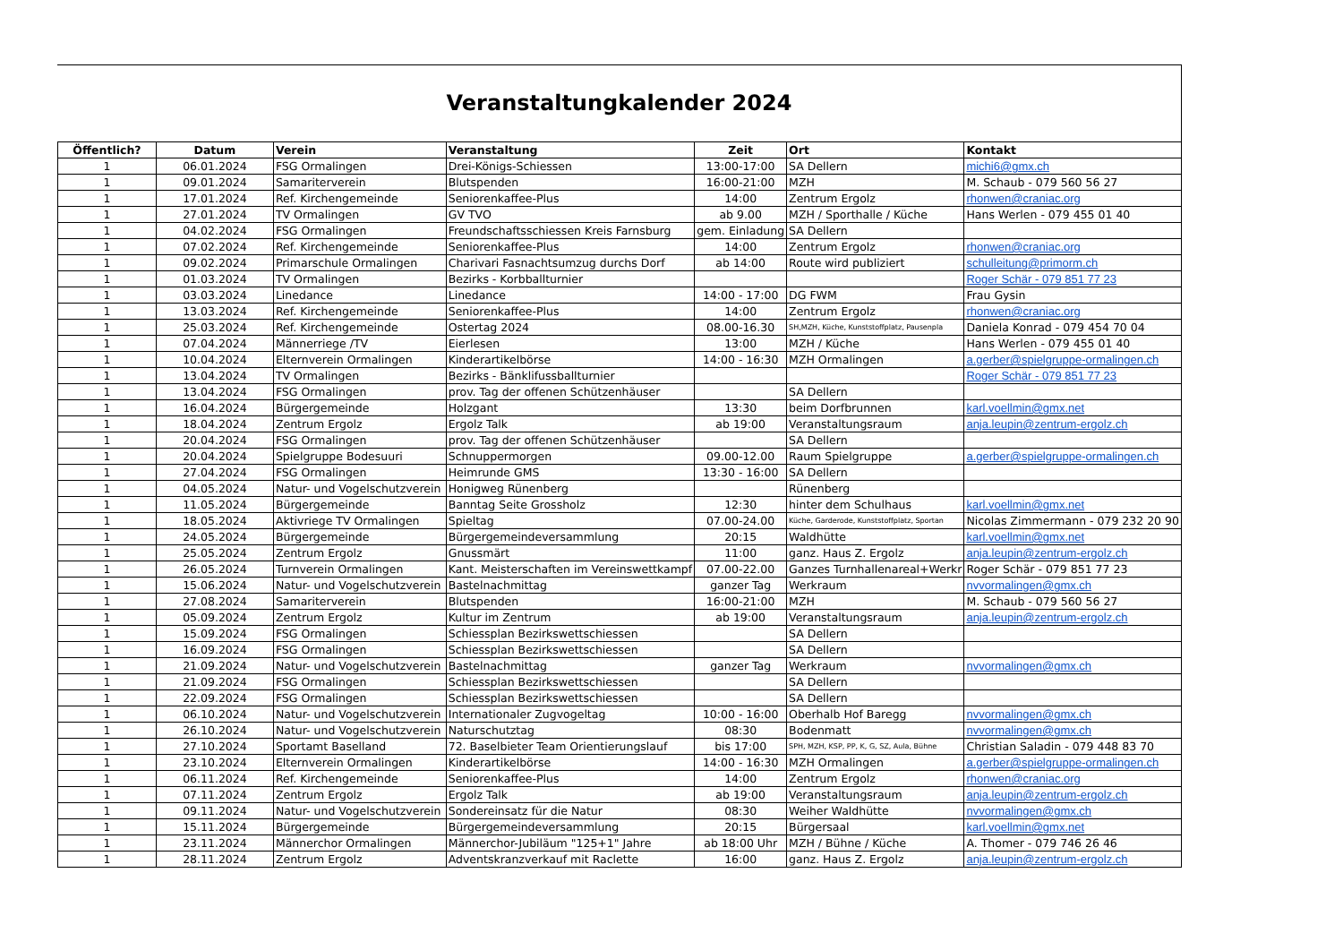Veranstaltungkalender 2024
| Öffentlich? | Datum | Verein | Veranstaltung | Zeit | Ort | Kontakt |
| --- | --- | --- | --- | --- | --- | --- |
| 1 | 06.01.2024 | FSG Ormalingen | Drei-Königs-Schiessen | 13:00-17:00 | SA Dellern | michi6@gmx.ch |
| 1 | 09.01.2024 | Samariterverein | Blutspenden | 16:00-21:00 | MZH | M. Schaub - 079 560 56 27 |
| 1 | 17.01.2024 | Ref. Kirchengemeinde | Seniorenkaffee-Plus | 14:00 | Zentrum Ergolz | rhonwen@craniac.org |
| 1 | 27.01.2024 | TV Ormalingen | GV TVO | ab 9.00 | MZH / Sporthalle / Küche | Hans Werlen - 079 455 01 40 |
| 1 | 04.02.2024 | FSG Ormalingen | Freundschaftsschiessen Kreis Farnsburg | gem. Einladung | SA Dellern | |
| 1 | 07.02.2024 | Ref. Kirchengemeinde | Seniorenkaffee-Plus | 14:00 | Zentrum Ergolz | rhonwen@craniac.org |
| 1 | 09.02.2024 | Primarschule Ormalingen | Charivari Fasnachtsumzug durchs Dorf | ab 14:00 | Route wird publiziert | schulleitung@primorm.ch |
| 1 | 01.03.2024 | TV Ormalingen | Bezirks - Korbballturnier | | | Roger Schär - 079 851 77 23 |
| 1 | 03.03.2024 | Linedance | Linedance | 14:00 - 17:00 | DG FWM | Frau Gysin |
| 1 | 13.03.2024 | Ref. Kirchengemeinde | Seniorenkaffee-Plus | 14:00 | Zentrum Ergolz | rhonwen@craniac.org |
| 1 | 25.03.2024 | Ref. Kirchengemeinde | Ostertag 2024 | 08.00-16.30 | SH,MZH, Küche, Kunststoffplatz, Pausenpla | Daniela Konrad - 079 454 70 04 |
| 1 | 07.04.2024 | Männerriege /TV | Eierlesen | 13:00 | MZH / Küche | Hans Werlen - 079 455 01 40 |
| 1 | 10.04.2024 | Elternverein Ormalingen | Kinderartikelbörse | 14:00 - 16:30 | MZH Ormalingen | a.gerber@spielgruppe-ormalingen.ch |
| 1 | 13.04.2024 | TV Ormalingen | Bezirks - Bänklifussballturnier | | | Roger Schär - 079 851 77 23 |
| 1 | 13.04.2024 | FSG Ormalingen | prov. Tag der offenen Schützenhäuser | | SA Dellern | |
| 1 | 16.04.2024 | Bürgergemeinde | Holzgant | 13:30 | beim Dorfbrunnen | karl.voellmin@gmx.net |
| 1 | 18.04.2024 | Zentrum Ergolz | Ergolz Talk | ab 19:00 | Veranstaltungsraum | anja.leupin@zentrum-ergolz.ch |
| 1 | 20.04.2024 | FSG Ormalingen | prov. Tag der offenen Schützenhäuser | | SA Dellern | |
| 1 | 20.04.2024 | Spielgruppe Bodesuuri | Schnuppermorgen | 09.00-12.00 | Raum Spielgruppe | a.gerber@spielgruppe-ormalingen.ch |
| 1 | 27.04.2024 | FSG Ormalingen | Heimrunde GMS | 13:30 - 16:00 | SA Dellern | |
| 1 | 04.05.2024 | Natur- und Vogelschutzverein | Honigweg Rünenberg | | Rünenberg | |
| 1 | 11.05.2024 | Bürgergemeinde | Banntag Seite Grossholz | 12:30 | hinter dem Schulhaus | karl.voellmin@gmx.net |
| 1 | 18.05.2024 | Aktivriege TV Ormalingen | Spieltag | 07.00-24.00 | Küche, Garderode, Kunststoffplatz, Sportan | Nicolas Zimmermann - 079 232 20 90 |
| 1 | 24.05.2024 | Bürgergemeinde | Bürgergemeindeversammlung | 20:15 | Waldhütte | karl.voellmin@gmx.net |
| 1 | 25.05.2024 | Zentrum Ergolz | Gnussmärt | 11:00 | ganz. Haus Z. Ergolz | anja.leupin@zentrum-ergolz.ch |
| 1 | 26.05.2024 | Turnverein Ormalingen | Kant. Meisterschaften im Vereinswettkampf | 07.00-22.00 | Ganzes Turnhallenareal+Werkr | Roger Schär - 079 851 77 23 |
| 1 | 15.06.2024 | Natur- und Vogelschutzverein | Bastelnachmittag | ganzer Tag | Werkraum | nvvormalingen@gmx.ch |
| 1 | 27.08.2024 | Samariterverein | Blutspenden | 16:00-21:00 | MZH | M. Schaub - 079 560 56 27 |
| 1 | 05.09.2024 | Zentrum Ergolz | Kultur im Zentrum | ab 19:00 | Veranstaltungsraum | anja.leupin@zentrum-ergolz.ch |
| 1 | 15.09.2024 | FSG Ormalingen | Schiessplan Bezirkswettschiessen | | SA Dellern | |
| 1 | 16.09.2024 | FSG Ormalingen | Schiessplan Bezirkswettschiessen | | SA Dellern | |
| 1 | 21.09.2024 | Natur- und Vogelschutzverein | Bastelnachmittag | ganzer Tag | Werkraum | nvvormalingen@gmx.ch |
| 1 | 21.09.2024 | FSG Ormalingen | Schiessplan Bezirkswettschiessen | | SA Dellern | |
| 1 | 22.09.2024 | FSG Ormalingen | Schiessplan Bezirkswettschiessen | | SA Dellern | |
| 1 | 06.10.2024 | Natur- und Vogelschutzverein | Internationaler Zugvogeltag | 10:00 - 16:00 | Oberhalb Hof Baregg | nvvormalingen@gmx.ch |
| 1 | 26.10.2024 | Natur- und Vogelschutzverein | Naturschutztag | 08:30 | Bodenmatt | nvvormalingen@gmx.ch |
| 1 | 27.10.2024 | Sportamt Baselland | 72. Baselbieter Team Orientierungslauf | bis 17:00 | SPH, MZH, KSP, PP, K, G, SZ, Aula, Bühne | Christian Saladin - 079 448 83 70 |
| 1 | 23.10.2024 | Elternverein Ormalingen | Kinderartikelbörse | 14:00 - 16:30 | MZH Ormalingen | a.gerber@spielgruppe-ormalingen.ch |
| 1 | 06.11.2024 | Ref. Kirchengemeinde | Seniorenkaffee-Plus | 14:00 | Zentrum Ergolz | rhonwen@craniac.org |
| 1 | 07.11.2024 | Zentrum Ergolz | Ergolz Talk | ab 19:00 | Veranstaltungsraum | anja.leupin@zentrum-ergolz.ch |
| 1 | 09.11.2024 | Natur- und Vogelschutzverein | Sondereinsatz für die Natur | 08:30 | Weiher Waldhütte | nvvormalingen@gmx.ch |
| 1 | 15.11.2024 | Bürgergemeinde | Bürgergemeindeversammlung | 20:15 | Bürgersaal | karl.voellmin@gmx.net |
| 1 | 23.11.2024 | Männerchor Ormalingen | Männerchor-Jubiläum "125+1" Jahre | ab 18:00 Uhr | MZH / Bühne / Küche | A. Thomer - 079 746 26 46 |
| 1 | 28.11.2024 | Zentrum Ergolz | Adventskranzverkauf mit Raclette | 16:00 | ganz. Haus Z. Ergolz | anja.leupin@zentrum-ergolz.ch |